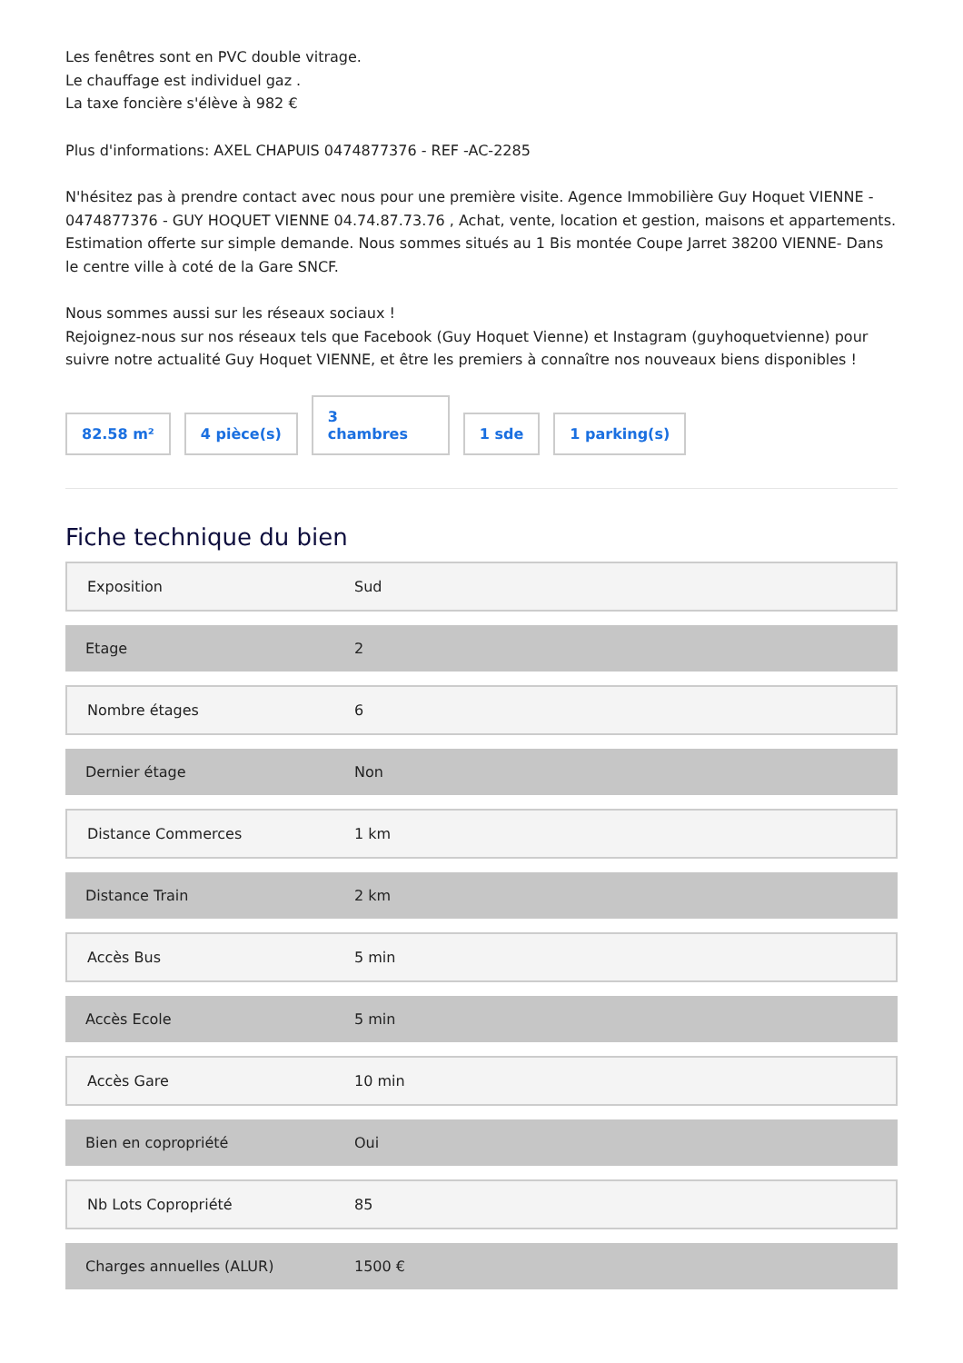Les fenêtres sont en PVC double vitrage.
Le chauffage est individuel gaz .
La taxe foncière s'élève à 982 €
Plus d'informations: AXEL CHAPUIS 0474877376 - REF -AC-2285
N'hésitez pas à prendre contact avec nous pour une première visite. Agence Immobilière Guy Hoquet VIENNE - 0474877376 - GUY HOQUET VIENNE 04.74.87.73.76 , Achat, vente, location et gestion, maisons et appartements. Estimation offerte sur simple demande. Nous sommes situés au 1 Bis montée Coupe Jarret 38200 VIENNE- Dans le centre ville à coté de la Gare SNCF.
Nous sommes aussi sur les réseaux sociaux !
Rejoignez-nous sur nos réseaux tels que Facebook (Guy Hoquet Vienne) et Instagram (guyhoquetvienne) pour suivre notre actualité Guy Hoquet VIENNE, et être les premiers à connaître nos nouveaux biens disponibles !
82.58 m²
4 pièce(s)
3
chambres
1 sde
1 parking(s)
Fiche technique du bien
| Exposition | Sud |
| Etage | 2 |
| Nombre étages | 6 |
| Dernier étage | Non |
| Distance Commerces | 1 km |
| Distance Train | 2 km |
| Accès Bus | 5 min |
| Accès Ecole | 5 min |
| Accès Gare | 10 min |
| Bien en copropriété | Oui |
| Nb Lots Copropriété | 85 |
| Charges annuelles (ALUR) | 1500 € |